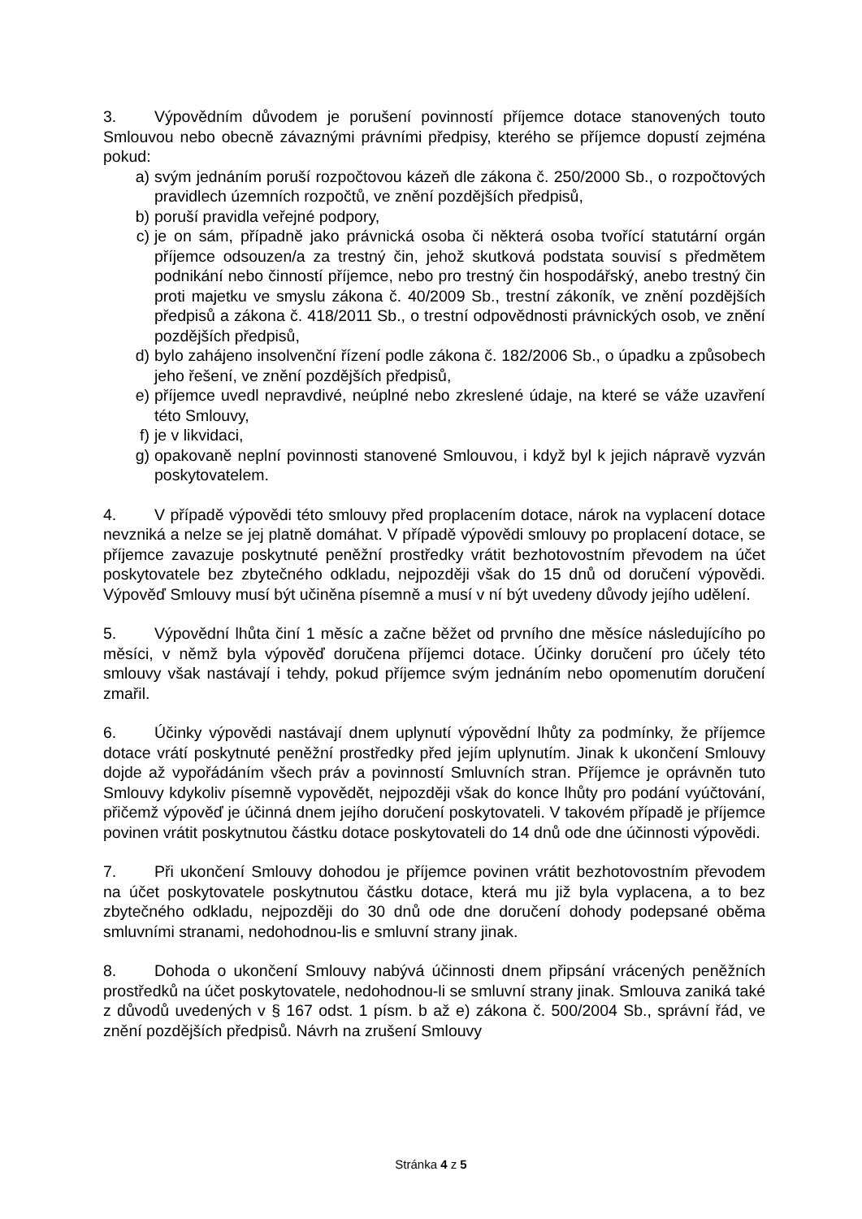3. Výpovědním důvodem je porušení povinností příjemce dotace stanovených touto Smlouvou nebo obecně závaznými právními předpisy, kterého se příjemce dopustí zejména pokud:
a) svým jednáním poruší rozpočtovou kázeň dle zákona č. 250/2000 Sb., o rozpočtových pravidlech územních rozpočtů, ve znění pozdějších předpisů,
b) poruší pravidla veřejné podpory,
c) je on sám, případně jako právnická osoba či některá osoba tvořící statutární orgán příjemce odsouzen/a za trestný čin, jehož skutková podstata souvisí s předmětem podnikání nebo činností příjemce, nebo pro trestný čin hospodářský, anebo trestný čin proti majetku ve smyslu zákona č. 40/2009 Sb., trestní zákoník, ve znění pozdějších předpisů a zákona č. 418/2011 Sb., o trestní odpovědnosti právnických osob, ve znění pozdějších předpisů,
d) bylo zahájeno insolvenční řízení podle zákona č. 182/2006 Sb., o úpadku a způsobech jeho řešení, ve znění pozdějších předpisů,
e) příjemce uvedl nepravdivé, neúplné nebo zkreslené údaje, na které se váže uzavření této Smlouvy,
f) je v likvidaci,
g) opakovaně neplní povinnosti stanovené Smlouvou, i když byl k jejich nápravě vyzván poskytovatelem.
4. V případě výpovědi této smlouvy před proplacením dotace, nárok na vyplacení dotace nevzniká a nelze se jej platně domáhat. V případě výpovědi smlouvy po proplacení dotace, se příjemce zavazuje poskytnuté peněžní prostředky vrátit bezhotovostním převodem na účet poskytovatele bez zbytečného odkladu, nejpozději však do 15 dnů od doručení výpovědi. Výpověď Smlouvy musí být učiněna písemně a musí v ní být uvedeny důvody jejího udělení.
5. Výpovědní lhůta činí 1 měsíc a začne běžet od prvního dne měsíce následujícího po měsíci, v němž byla výpověď doručena příjemci dotace. Účinky doručení pro účely této smlouvy však nastávají i tehdy, pokud příjemce svým jednáním nebo opomenutím doručení zmařil.
6. Účinky výpovědi nastávají dnem uplynutí výpovědní lhůty za podmínky, že příjemce dotace vrátí poskytnuté peněžní prostředky před jejím uplynutím. Jinak k ukončení Smlouvy dojde až vypořádáním všech práv a povinností Smluvních stran. Příjemce je oprávněn tuto Smlouvy kdykoliv písemně vypovědět, nejpozději však do konce lhůty pro podání vyúčtování, přičemž výpověď je účinná dnem jejího doručení poskytovateli. V takovém případě je příjemce povinen vrátit poskytnutou částku dotace poskytovateli do 14 dnů ode dne účinnosti výpovědi.
7. Při ukončení Smlouvy dohodou je příjemce povinen vrátit bezhotovostním převodem na účet poskytovatele poskytnutou částku dotace, která mu již byla vyplacena, a to bez zbytečného odkladu, nejpozději do 30 dnů ode dne doručení dohody podepsané oběma smluvními stranami, nedohodnou-lis e smluvní strany jinak.
8. Dohoda o ukončení Smlouvy nabývá účinnosti dnem připsání vrácených peněžních prostředků na účet poskytovatele, nedohodnou-li se smluvní strany jinak. Smlouva zaniká také z důvodů uvedených v § 167 odst. 1 písm. b až e) zákona č. 500/2004 Sb., správní řád, ve znění pozdějších předpisů. Návrh na zrušení Smlouvy
Stránka 4 z 5